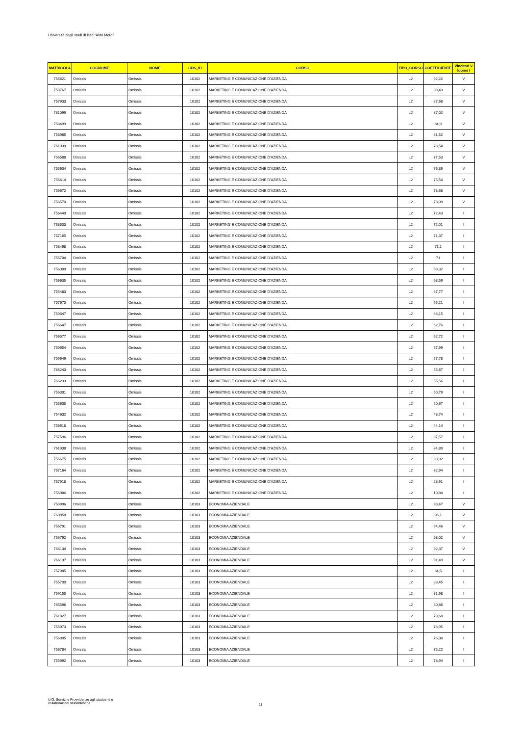Università degli studi di Bari "Aldo Moro"
| MATRICOLA | COGNOME | NOME | CDS_ID | CORSO | TIPO_CORSO | COEFFICIENTE | Vincitori V Idonei I |
| --- | --- | --- | --- | --- | --- | --- | --- |
| 756621 | Omissis | Omissis | 10102 | MARKETING E COMUNICAZIONE D'AZIENDA | L2 | 92,22 | V |
| 758767 | Omissis | Omissis | 10102 | MARKETING E COMUNICAZIONE D'AZIENDA | L2 | 88,43 | V |
| 757933 | Omissis | Omissis | 10102 | MARKETING E COMUNICAZIONE D'AZIENDA | L2 | 87,68 | V |
| 761099 | Omissis | Omissis | 10102 | MARKETING E COMUNICAZIONE D'AZIENDA | L2 | 87,02 | V |
| 758499 | Omissis | Omissis | 10102 | MARKETING E COMUNICAZIONE D'AZIENDA | L2 | 84,9 | V |
| 758985 | Omissis | Omissis | 10102 | MARKETING E COMUNICAZIONE D'AZIENDA | L2 | 81,52 | V |
| 761939 | Omissis | Omissis | 10102 | MARKETING E COMUNICAZIONE D'AZIENDA | L2 | 78,54 | V |
| 756588 | Omissis | Omissis | 10102 | MARKETING E COMUNICAZIONE D'AZIENDA | L2 | 77,53 | V |
| 755604 | Omissis | Omissis | 10102 | MARKETING E COMUNICAZIONE D'AZIENDA | L2 | 76,39 | V |
| 756614 | Omissis | Omissis | 10102 | MARKETING E COMUNICAZIONE D'AZIENDA | L2 | 75,54 | V |
| 756672 | Omissis | Omissis | 10102 | MARKETING E COMUNICAZIONE D'AZIENDA | L2 | 73,68 | V |
| 756570 | Omissis | Omissis | 10102 | MARKETING E COMUNICAZIONE D'AZIENDA | L2 | 73,09 | V |
| 756440 | Omissis | Omissis | 10102 | MARKETING E COMUNICAZIONE D'AZIENDA | L2 | 72,43 | I |
| 758503 | Omissis | Omissis | 10102 | MARKETING E COMUNICAZIONE D'AZIENDA | L2 | 72,01 | I |
| 757165 | Omissis | Omissis | 10102 | MARKETING E COMUNICAZIONE D'AZIENDA | L2 | 71,37 | I |
| 758498 | Omissis | Omissis | 10102 | MARKETING E COMUNICAZIONE D'AZIENDA | L2 | 71,1 | I |
| 755704 | Omissis | Omissis | 10102 | MARKETING E COMUNICAZIONE D'AZIENDA | L2 | 71 | I |
| 756300 | Omissis | Omissis | 10102 | MARKETING E COMUNICAZIONE D'AZIENDA | L2 | 69,32 | I |
| 756635 | Omissis | Omissis | 10102 | MARKETING E COMUNICAZIONE D'AZIENDA | L2 | 68,59 | I |
| 755483 | Omissis | Omissis | 10102 | MARKETING E COMUNICAZIONE D'AZIENDA | L2 | 67,77 | I |
| 757670 | Omissis | Omissis | 10102 | MARKETING E COMUNICAZIONE D'AZIENDA | L2 | 65,21 | I |
| 759647 | Omissis | Omissis | 10102 | MARKETING E COMUNICAZIONE D'AZIENDA | L2 | 63,15 | I |
| 756647 | Omissis | Omissis | 10102 | MARKETING E COMUNICAZIONE D'AZIENDA | L2 | 62,76 | I |
| 756577 | Omissis | Omissis | 10102 | MARKETING E COMUNICAZIONE D'AZIENDA | L2 | 62,72 | I |
| 759654 | Omissis | Omissis | 10102 | MARKETING E COMUNICAZIONE D'AZIENDA | L2 | 57,99 | I |
| 759649 | Omissis | Omissis | 10102 | MARKETING E COMUNICAZIONE D'AZIENDA | L2 | 57,78 | I |
| 766243 | Omissis | Omissis | 10102 | MARKETING E COMUNICAZIONE D'AZIENDA | L2 | 55,67 | I |
| 766233 | Omissis | Omissis | 10102 | MARKETING E COMUNICAZIONE D'AZIENDA | L2 | 55,56 | I |
| 756301 | Omissis | Omissis | 10102 | MARKETING E COMUNICAZIONE D'AZIENDA | L2 | 50,79 | I |
| 755605 | Omissis | Omissis | 10102 | MARKETING E COMUNICAZIONE D'AZIENDA | L2 | 50,67 | I |
| 754632 | Omissis | Omissis | 10102 | MARKETING E COMUNICAZIONE D'AZIENDA | L2 | 48,74 | I |
| 756618 | Omissis | Omissis | 10102 | MARKETING E COMUNICAZIONE D'AZIENDA | L2 | 44,14 | I |
| 757596 | Omissis | Omissis | 10102 | MARKETING E COMUNICAZIONE D'AZIENDA | L2 | 37,57 | I |
| 761938 | Omissis | Omissis | 10102 | MARKETING E COMUNICAZIONE D'AZIENDA | L2 | 34,89 | I |
| 756675 | Omissis | Omissis | 10102 | MARKETING E COMUNICAZIONE D'AZIENDA | L2 | 33,92 | I |
| 757164 | Omissis | Omissis | 10102 | MARKETING E COMUNICAZIONE D'AZIENDA | L2 | 32,94 | I |
| 757918 | Omissis | Omissis | 10102 | MARKETING E COMUNICAZIONE D'AZIENDA | L2 | 28,91 | I |
| 756986 | Omissis | Omissis | 10102 | MARKETING E COMUNICAZIONE D'AZIENDA | L2 | 10,88 | I |
| 759996 | Omissis | Omissis | 10103 | ECONOMIA AZIENDALE | L2 | 98,47 | V |
| 760858 | Omissis | Omissis | 10103 | ECONOMIA AZIENDALE | L2 | 96,1 | V |
| 756791 | Omissis | Omissis | 10103 | ECONOMIA AZIENDALE | L2 | 94,46 | V |
| 756792 | Omissis | Omissis | 10103 | ECONOMIA AZIENDALE | L2 | 93,02 | V |
| 766134 | Omissis | Omissis | 10103 | ECONOMIA AZIENDALE | L2 | 92,37 | V |
| 766137 | Omissis | Omissis | 10103 | ECONOMIA AZIENDALE | L2 | 91,49 | V |
| 757945 | Omissis | Omissis | 10103 | ECONOMIA AZIENDALE | L2 | 84,5 | I |
| 755700 | Omissis | Omissis | 10103 | ECONOMIA AZIENDALE | L2 | 83,45 | I |
| 759155 | Omissis | Omissis | 10103 | ECONOMIA AZIENDALE | L2 | 81,98 | I |
| 765596 | Omissis | Omissis | 10103 | ECONOMIA AZIENDALE | L2 | 80,86 | I |
| 761827 | Omissis | Omissis | 10103 | ECONOMIA AZIENDALE | L2 | 79,68 | I |
| 755973 | Omissis | Omissis | 10103 | ECONOMIA AZIENDALE | L2 | 78,95 | I |
| 756805 | Omissis | Omissis | 10103 | ECONOMIA AZIENDALE | L2 | 76,38 | I |
| 756784 | Omissis | Omissis | 10103 | ECONOMIA AZIENDALE | L2 | 75,22 | I |
| 755992 | Omissis | Omissis | 10103 | ECONOMIA AZIENDALE | L2 | 73,94 | I |
U.O. Servizi e Provvidenze agli studuenti e
collaborazioni studentesche
11